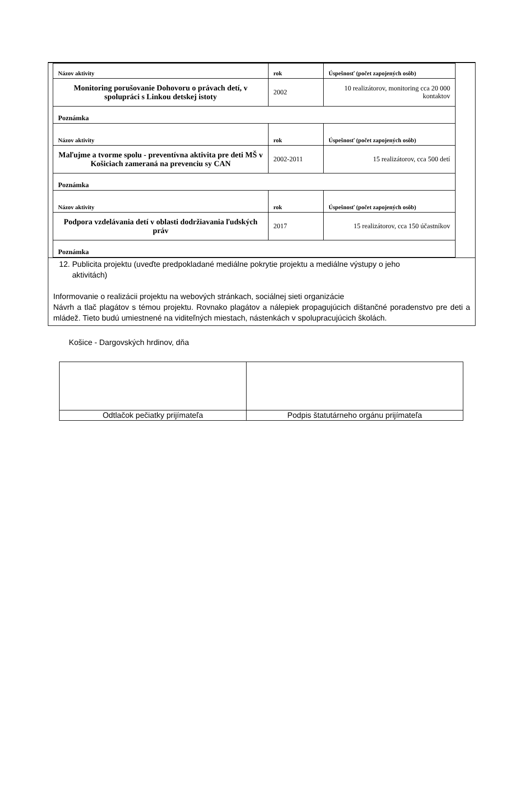| Názov aktivity | rok | Úspešnosť (počet zapojených osôb) |
| Monitoring porušovanie Dohovoru o právach detí, v spolupráci s Linkou detskej istoty | 2002 | 10 realizátorov, monitoring cca 20 000 kontaktov |
| Poznámka | | |
| Názov aktivity | rok | Úspešnosť (počet zapojených osôb) |
| Maľujme a tvorme spolu - preventívna aktivita pre deti MŠ v Košiciach zameraná na prevenciu sy CAN | 2002-2011 | 15 realizátorov, cca 500 detí |
| Poznámka | | |
| Názov aktivity | rok | Úspešnosť (počet zapojených osôb) |
| Podpora vzdelávania detí v oblasti dodržiavania ľudských práv | 2017 | 15 realizátorov, cca 150 účastníkov |
| Poznámka | | |
12. Publicita projektu (uveďte predpokladané mediálne pokrytie projektu a mediálne výstupy o jeho
aktivitách)
Informovanie o realizácii projektu na webových stránkach, sociálnej sieti organizácie
Návrh a tlač plagátov s témou projektu. Rovnako plagátov a nálepiek propagujúcich dištančné poradenstvo pre deti a mládež. Tieto budú umiestnené na viditeľných miestach, nástenkách v spolupracujúcich školách.
Košice - Dargovských hrdinov, dňa
| Odtlačok pečiatky prijímateľa | Podpis štatutárneho orgánu prijímateľa |